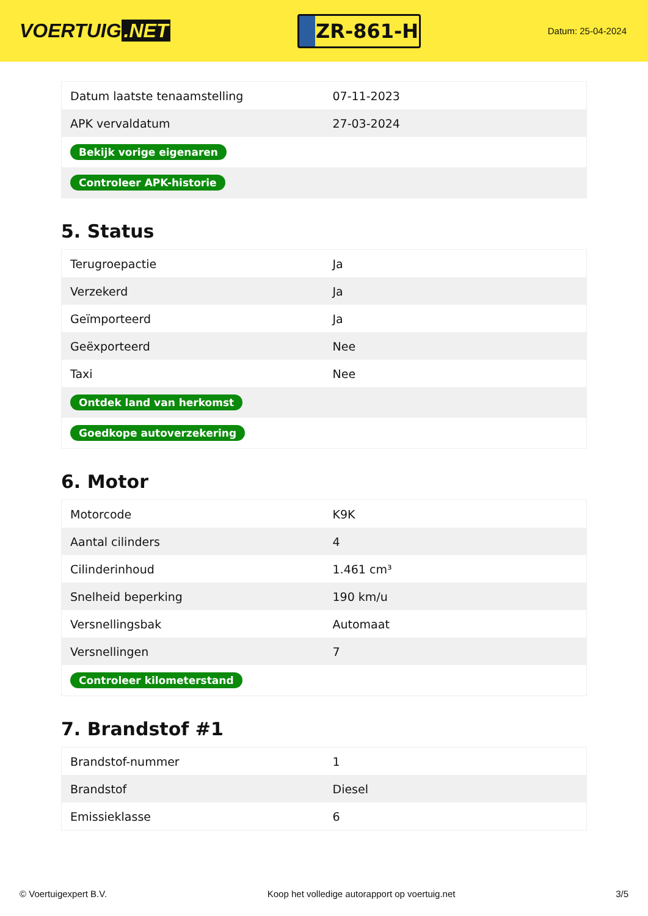VOERTUIG.NET
ZR-861-H
Datum: 25-04-2024
| Datum laatste tenaamstelling | 07-11-2023 |
| APK vervaldatum | 27-03-2024 |
| Bekijk vorige eigenaren | |
| Controleer APK-historie | |
5. Status
| Terugroepactie | Ja |
| Verzekerd | Ja |
| Geïmporteerd | Ja |
| Geëxporteerd | Nee |
| Taxi | Nee |
| Ontdek land van herkomst | |
| Goedkope autoverzekering | |
6. Motor
| Motorcode | K9K |
| Aantal cilinders | 4 |
| Cilinderinhoud | 1.461 cm³ |
| Snelheid beperking | 190 km/u |
| Versnellingsbak | Automaat |
| Versnellingen | 7 |
| Controleer kilometerstand | |
7. Brandstof #1
| Brandstof-nummer | 1 |
| Brandstof | Diesel |
| Emissieklasse | 6 |
© Voertuigexpert B.V. Koop het volledige autorapport op voertuig.net 3/5